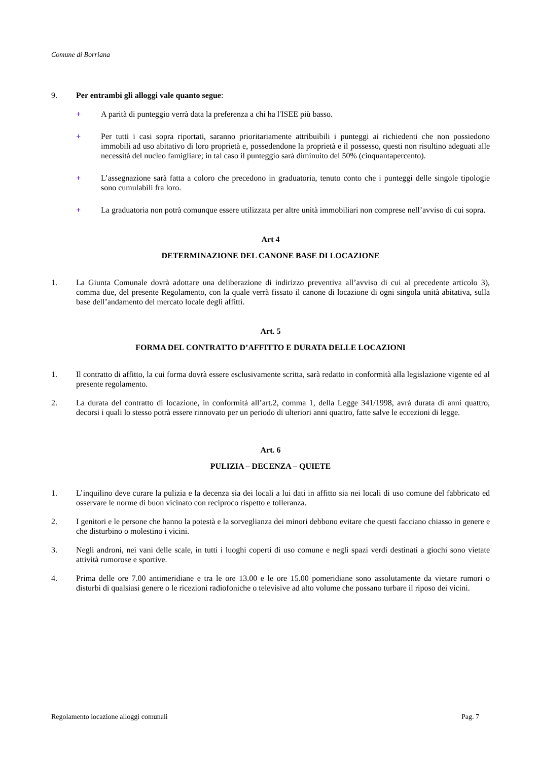Comune di Borriana
9. Per entrambi gli alloggi vale quanto segue:
+ A parità di punteggio verrà data la preferenza a chi ha l'ISEE più basso.
+ Per tutti i casi sopra riportati, saranno prioritariamente attribuibili i punteggi ai richiedenti che non possiedono immobili ad uso abitativo di loro proprietà e, possedendone la proprietà e il possesso, questi non risultino adeguati alle necessità del nucleo famigliare; in tal caso il punteggio sarà diminuito del 50% (cinquantapercento).
+ L’assegnazione sarà fatta a coloro che precedono in graduatoria, tenuto conto che i punteggi delle singole tipologie sono cumulabili fra loro.
+ La graduatoria non potrà comunque essere utilizzata per altre unità immobiliari non comprese nell’avviso di cui sopra.
Art 4
DETERMINAZIONE DEL CANONE BASE DI LOCAZIONE
1. La Giunta Comunale dovrà adottare una deliberazione di indirizzo preventiva all’avviso di cui al precedente articolo 3), comma due, del presente Regolamento, con la quale verrà fissato il canone di locazione di ogni singola unità abitativa, sulla base dell’andamento del mercato locale degli affitti.
Art. 5
FORMA DEL CONTRATTO D’AFFITTO E DURATA DELLE LOCAZIONI
1. Il contratto di affitto, la cui forma dovrà essere esclusivamente scritta, sarà redatto in conformità alla legislazione vigente ed al presente regolamento.
2. La durata del contratto di locazione, in conformità all’art.2, comma 1, della Legge 341/1998, avrà durata di anni quattro, decorsi i quali lo stesso potrà essere rinnovato per un periodo di ulteriori anni quattro, fatte salve le eccezioni di legge.
Art. 6
PULIZIA – DECENZA – QUIETE
1. L’inquilino deve curare la pulizia e la decenza sia dei locali a lui dati in affitto sia nei locali di uso comune del fabbricato ed osservare le norme di buon vicinato con reciproco rispetto e tolleranza.
2. I genitori e le persone che hanno la potestà e la sorveglianza dei minori debbono evitare che questi facciano chiasso in genere e che disturbino o molestino i vicini.
3. Negli androni, nei vani delle scale, in tutti i luoghi coperti di uso comune e negli spazi verdi destinati a giochi sono vietate attività rumorose e sportive.
4. Prima delle ore 7.00 antimeridiane e tra le ore 13.00 e le ore 15.00 pomeridiane sono assolutamente da vietare rumori o disturbi di qualsiasi genere o le ricezioni radiofoniche o televisive ad alto volume che possano turbare il riposo dei vicini.
Regolamento locazione alloggi comunali Pag. 7